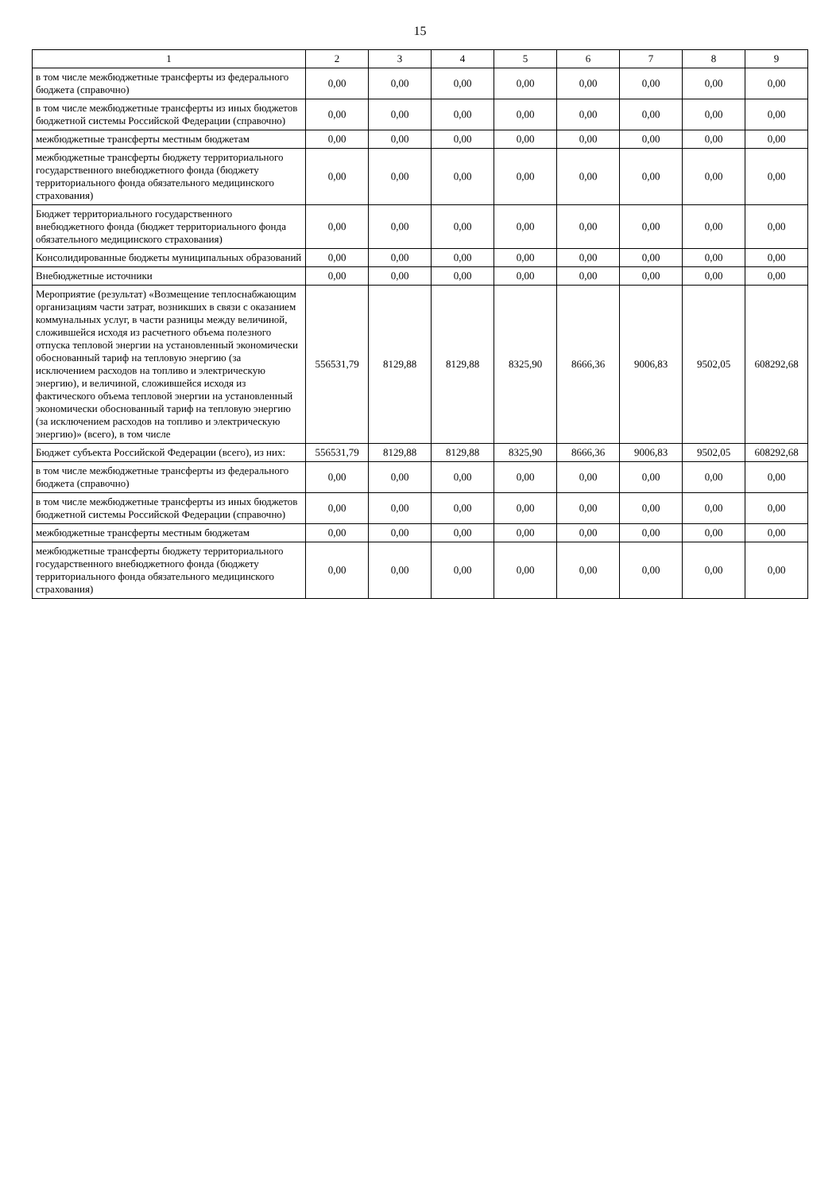15
| 1 | 2 | 3 | 4 | 5 | 6 | 7 | 8 | 9 |
| --- | --- | --- | --- | --- | --- | --- | --- | --- |
| в том числе межбюджетные трансферты из федерального бюджета (справочно) | 0,00 | 0,00 | 0,00 | 0,00 | 0,00 | 0,00 | 0,00 | 0,00 |
| в том числе межбюджетные трансферты из иных бюджетов бюджетной системы Российской Федерации (справочно) | 0,00 | 0,00 | 0,00 | 0,00 | 0,00 | 0,00 | 0,00 | 0,00 |
| межбюджетные трансферты местным бюджетам | 0,00 | 0,00 | 0,00 | 0,00 | 0,00 | 0,00 | 0,00 | 0,00 |
| межбюджетные трансферты бюджету территориального государственного внебюджетного фонда (бюджету территориального фонда обязательного медицинского страхования) | 0,00 | 0,00 | 0,00 | 0,00 | 0,00 | 0,00 | 0,00 | 0,00 |
| Бюджет территориального государственного внебюджетного фонда (бюджет территориального фонда обязательного медицинского страхования) | 0,00 | 0,00 | 0,00 | 0,00 | 0,00 | 0,00 | 0,00 | 0,00 |
| Консолидированные бюджеты муниципальных образований | 0,00 | 0,00 | 0,00 | 0,00 | 0,00 | 0,00 | 0,00 | 0,00 |
| Внебюджетные источники | 0,00 | 0,00 | 0,00 | 0,00 | 0,00 | 0,00 | 0,00 | 0,00 |
| Мероприятие (результат) «Возмещение теплоснабжающим организациям части затрат, возникших в связи с оказанием коммунальных услуг, в части разницы между величиной, сложившейся исходя из расчетного объема полезного отпуска тепловой энергии на установленный экономически обоснованный тариф на тепловую энергию (за исключением расходов на топливо и электрическую энергию), и величиной, сложившейся исходя из фактического объема тепловой энергии на установленный экономически обоснованный тариф на тепловую энергию (за исключением расходов на топливо и электрическую энергию)» (всего), в том числе | 556531,79 | 8129,88 | 8129,88 | 8325,90 | 8666,36 | 9006,83 | 9502,05 | 608292,68 |
| Бюджет субъекта Российской Федерации (всего), из них: | 556531,79 | 8129,88 | 8129,88 | 8325,90 | 8666,36 | 9006,83 | 9502,05 | 608292,68 |
| в том числе межбюджетные трансферты из федерального бюджета (справочно) | 0,00 | 0,00 | 0,00 | 0,00 | 0,00 | 0,00 | 0,00 | 0,00 |
| в том числе межбюджетные трансферты из иных бюджетов бюджетной системы Российской Федерации (справочно) | 0,00 | 0,00 | 0,00 | 0,00 | 0,00 | 0,00 | 0,00 | 0,00 |
| межбюджетные трансферты местным бюджетам | 0,00 | 0,00 | 0,00 | 0,00 | 0,00 | 0,00 | 0,00 | 0,00 |
| межбюджетные трансферты бюджету территориального государственного внебюджетного фонда (бюджету территориального фонда обязательного медицинского страхования) | 0,00 | 0,00 | 0,00 | 0,00 | 0,00 | 0,00 | 0,00 | 0,00 |